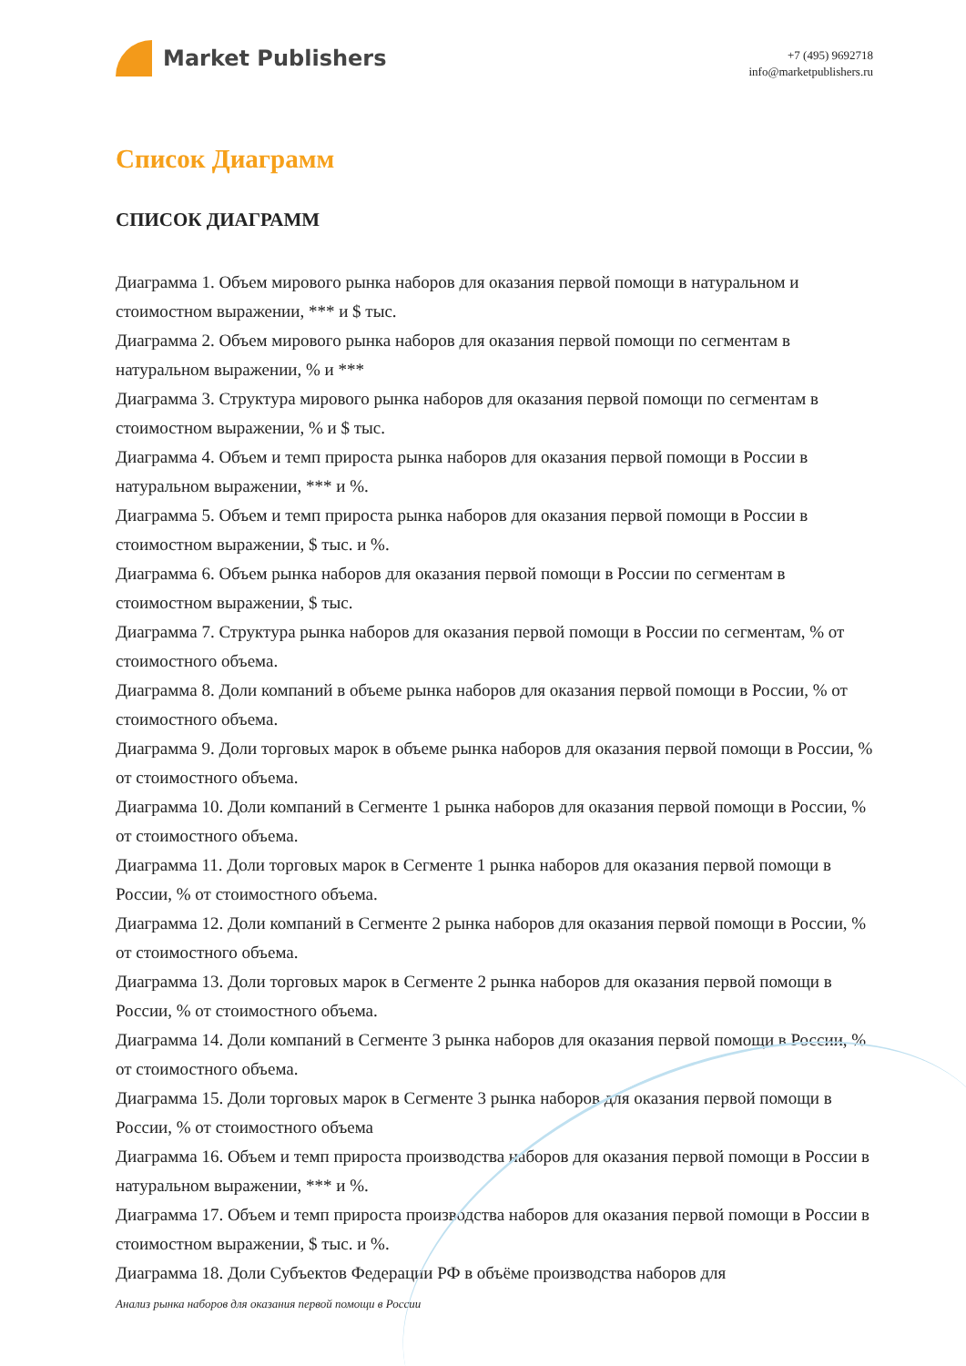Market Publishers
+7 (495) 9692718
info@marketpublishers.ru
Список Диаграмм
СПИСОК ДИАГРАММ
Диаграмма 1. Объем мирового рынка наборов для оказания первой помощи в натуральном и стоимостном выражении, *** и $ тыс.
Диаграмма 2. Объем мирового рынка наборов для оказания первой помощи по сегментам в натуральном выражении, % и ***
Диаграмма 3. Структура мирового рынка наборов для оказания первой помощи по сегментам в стоимостном выражении, % и $ тыс.
Диаграмма 4. Объем и темп прироста рынка наборов для оказания первой помощи в России в натуральном выражении, *** и %.
Диаграмма 5. Объем и темп прироста рынка наборов для оказания первой помощи в России в стоимостном выражении, $ тыс. и %.
Диаграмма 6. Объем рынка наборов для оказания первой помощи в России по сегментам в стоимостном выражении, $ тыс.
Диаграмма 7. Структура рынка наборов для оказания первой помощи в России по сегментам, % от стоимостного объема.
Диаграмма 8. Доли компаний в объеме рынка наборов для оказания первой помощи в России, % от стоимостного объема.
Диаграмма 9. Доли торговых марок в объеме рынка наборов для оказания первой помощи в России, % от стоимостного объема.
Диаграмма 10. Доли компаний в Сегменте 1 рынка наборов для оказания первой помощи в России, % от стоимостного объема.
Диаграмма 11. Доли торговых марок в Сегменте 1 рынка наборов для оказания первой помощи в России, % от стоимостного объема.
Диаграмма 12. Доли компаний в Сегменте 2 рынка наборов для оказания первой помощи в России, % от стоимостного объема.
Диаграмма 13. Доли торговых марок в Сегменте 2 рынка наборов для оказания первой помощи в России, % от стоимостного объема.
Диаграмма 14. Доли компаний в Сегменте 3 рынка наборов для оказания первой помощи в России, % от стоимостного объема.
Диаграмма 15. Доли торговых марок в Сегменте 3 рынка наборов для оказания первой помощи в России, % от стоимостного объема
Диаграмма 16. Объем и темп прироста производства наборов для оказания первой помощи в России в натуральном выражении, *** и %.
Диаграмма 17. Объем и темп прироста производства наборов для оказания первой помощи в России в стоимостном выражении, $ тыс. и %.
Диаграмма 18. Доли Субъектов Федерации РФ в объёме производства наборов для
Анализ рынка наборов для оказания первой помощи в России